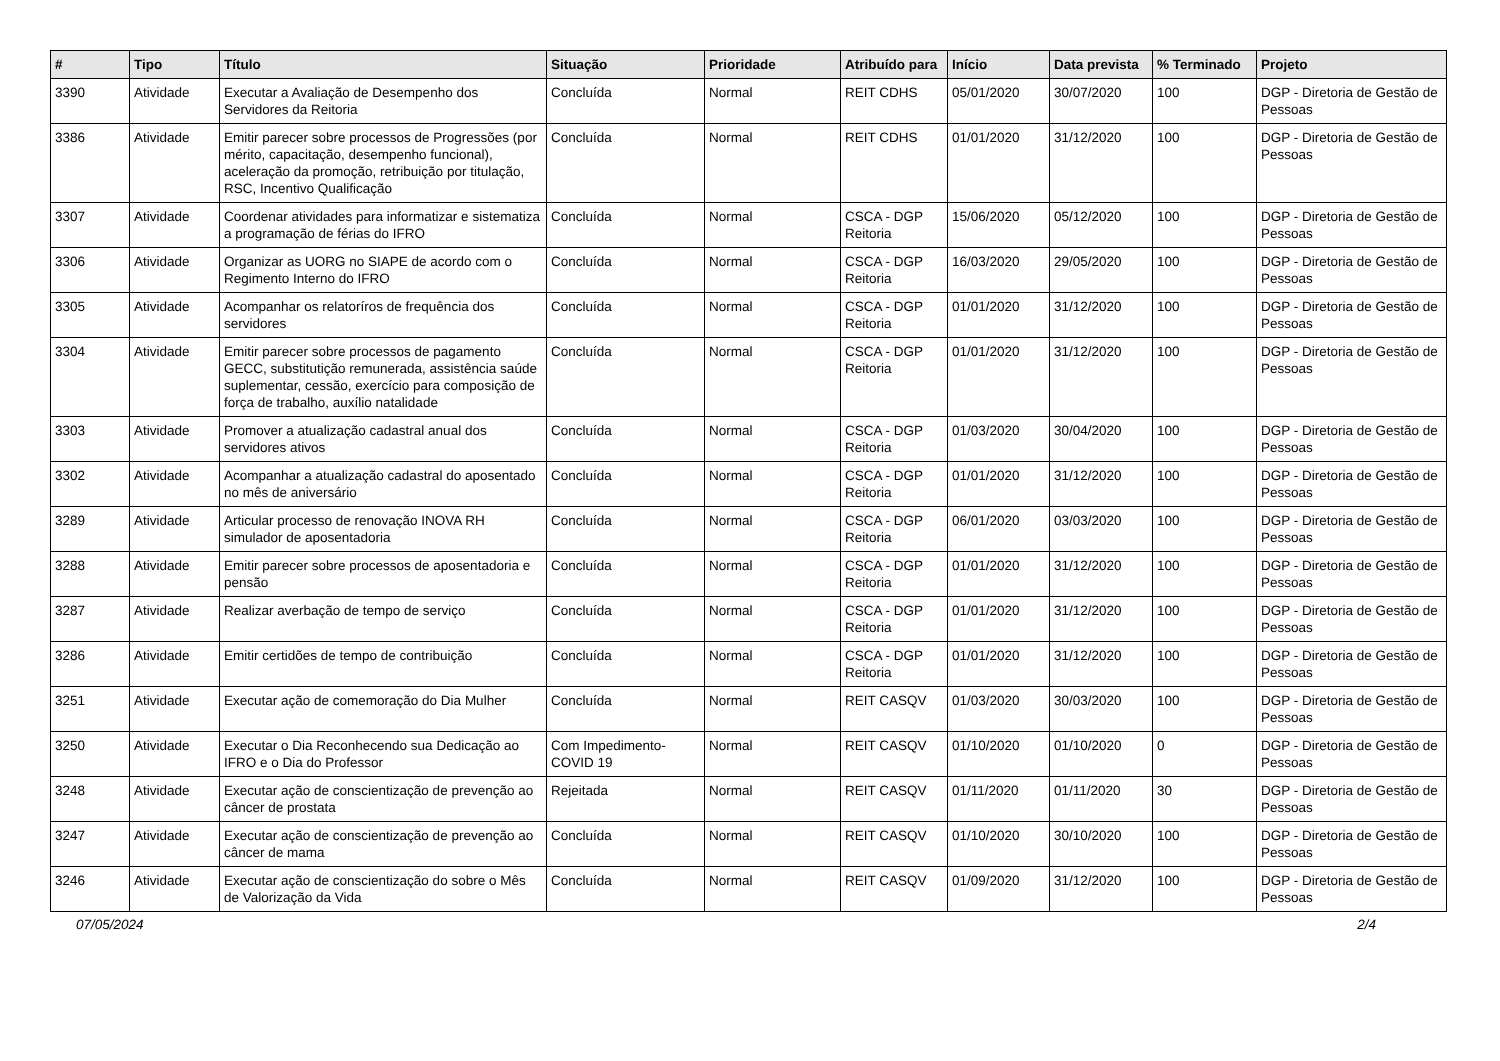| # | Tipo | Título | Situação | Prioridade | Atribuído para | Início | Data prevista | % Terminado | Projeto |
| --- | --- | --- | --- | --- | --- | --- | --- | --- | --- |
| 3390 | Atividade | Executar a Avaliação de Desempenho dos Servidores da Reitoria | Concluída | Normal | REIT CDHS | 05/01/2020 | 30/07/2020 | 100 | DGP - Diretoria de Gestão de Pessoas |
| 3386 | Atividade | Emitir parecer sobre processos de Progressões (por mérito, capacitação, desempenho funcional), aceleração da promoção, retribuição por titulação, RSC, Incentivo Qualificação | Concluída | Normal | REIT CDHS | 01/01/2020 | 31/12/2020 | 100 | DGP - Diretoria de Gestão de Pessoas |
| 3307 | Atividade | Coordenar atividades para informatizar e sistematiza a programação de férias do IFRO | Concluída | Normal | CSCA - DGP Reitoria | 15/06/2020 | 05/12/2020 | 100 | DGP - Diretoria de Gestão de Pessoas |
| 3306 | Atividade | Organizar as UORG no SIAPE de acordo com o Regimento Interno do IFRO | Concluída | Normal | CSCA - DGP Reitoria | 16/03/2020 | 29/05/2020 | 100 | DGP - Diretoria de Gestão de Pessoas |
| 3305 | Atividade | Acompanhar os relatoríros de frequência dos servidores | Concluída | Normal | CSCA - DGP Reitoria | 01/01/2020 | 31/12/2020 | 100 | DGP - Diretoria de Gestão de Pessoas |
| 3304 | Atividade | Emitir parecer sobre processos de pagamento GECC, substitutição remunerada, assistência saúde suplementar, cessão, exercício para composição de força de trabalho, auxílio natalidade | Concluída | Normal | CSCA - DGP Reitoria | 01/01/2020 | 31/12/2020 | 100 | DGP - Diretoria de Gestão de Pessoas |
| 3303 | Atividade | Promover a atualização cadastral anual dos servidores ativos | Concluída | Normal | CSCA - DGP Reitoria | 01/03/2020 | 30/04/2020 | 100 | DGP - Diretoria de Gestão de Pessoas |
| 3302 | Atividade | Acompanhar a atualização cadastral do aposentado no mês de aniversário | Concluída | Normal | CSCA - DGP Reitoria | 01/01/2020 | 31/12/2020 | 100 | DGP - Diretoria de Gestão de Pessoas |
| 3289 | Atividade | Articular processo de renovação INOVA RH simulador de aposentadoria | Concluída | Normal | CSCA - DGP Reitoria | 06/01/2020 | 03/03/2020 | 100 | DGP - Diretoria de Gestão de Pessoas |
| 3288 | Atividade | Emitir parecer sobre processos de aposentadoria e pensão | Concluída | Normal | CSCA - DGP Reitoria | 01/01/2020 | 31/12/2020 | 100 | DGP - Diretoria de Gestão de Pessoas |
| 3287 | Atividade | Realizar averbação de tempo de serviço | Concluída | Normal | CSCA - DGP Reitoria | 01/01/2020 | 31/12/2020 | 100 | DGP - Diretoria de Gestão de Pessoas |
| 3286 | Atividade | Emitir certidões de tempo de contribuição | Concluída | Normal | CSCA - DGP Reitoria | 01/01/2020 | 31/12/2020 | 100 | DGP - Diretoria de Gestão de Pessoas |
| 3251 | Atividade | Executar ação de comemoração do Dia Mulher | Concluída | Normal | REIT CASQV | 01/03/2020 | 30/03/2020 | 100 | DGP - Diretoria de Gestão de Pessoas |
| 3250 | Atividade | Executar o Dia Reconhecendo sua Dedicação ao IFRO e o Dia do Professor | Com Impedimento-COVID 19 | Normal | REIT CASQV | 01/10/2020 | 01/10/2020 | 0 | DGP - Diretoria de Gestão de Pessoas |
| 3248 | Atividade | Executar ação de conscientização de prevenção ao câncer de prostata | Rejeitada | Normal | REIT CASQV | 01/11/2020 | 01/11/2020 | 30 | DGP - Diretoria de Gestão de Pessoas |
| 3247 | Atividade | Executar ação de conscientização de prevenção ao câncer de mama | Concluída | Normal | REIT CASQV | 01/10/2020 | 30/10/2020 | 100 | DGP - Diretoria de Gestão de Pessoas |
| 3246 | Atividade | Executar ação de conscientização do sobre o Mês de Valorização da Vida | Concluída | Normal | REIT CASQV | 01/09/2020 | 31/12/2020 | 100 | DGP - Diretoria de Gestão de Pessoas |
07/05/2024 2/4